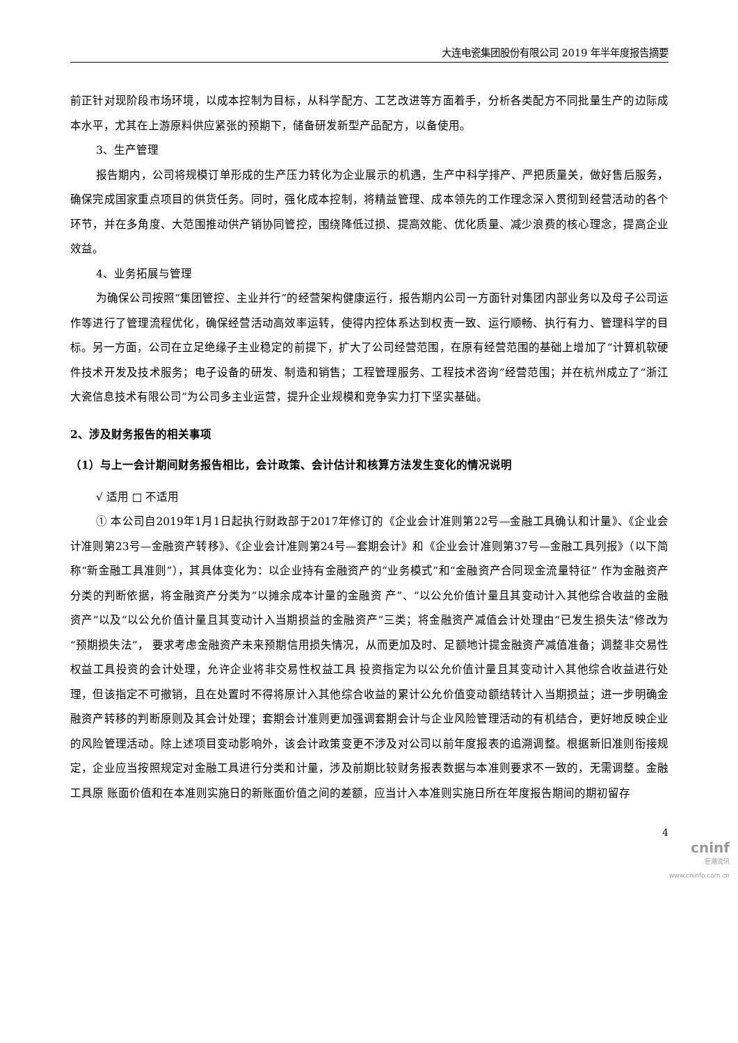大连电瓷集团股份有限公司 2019 年半年度报告摘要
前正针对现阶段市场环境，以成本控制为目标，从科学配方、工艺改进等方面着手，分析各类配方不同批量生产的边际成本水平，尤其在上游原料供应紧张的预期下，储备研发新型产品配方，以备使用。
3、生产管理
报告期内，公司将规模订单形成的生产压力转化为企业展示的机遇，生产中科学排产、严把质量关，做好售后服务，确保完成国家重点项目的供货任务。同时，强化成本控制，将精益管理、成本领先的工作理念深入贯彻到经营活动的各个环节，并在多角度、大范围推动供产销协同管控，围绕降低过损、提高效能、优化质量、减少浪费的核心理念，提高企业效益。
4、业务拓展与管理
为确保公司按照“集团管控、主业并行”的经营架构健康运行，报告期内公司一方面针对集团内部业务以及母子公司运作等进行了管理流程优化，确保经营活动高效率运转，使得内控体系达到权责一致、运行顺畅、执行有力、管理科学的目标。另一方面，公司在立足绝缘子主业稳定的前提下，扩大了公司经营范围，在原有经营范围的基础上增加了“计算机软硬件技术开发及技术服务；电子设备的研发、制造和销售；工程管理服务、工程技术咨询”经营范围；并在杭州成立了“浙江大瓷信息技术有限公司”为公司多主业运营，提升企业规模和竞争实力打下坚实基础。
2、涉及财务报告的相关事项
（1）与上一会计期间财务报告相比，会计政策、会计估计和核算方法发生变化的情况说明
√ 适用 □ 不适用
① 本公司自2019年1月1日起执行财政部于2017年修订的《企业会计准则第22号—金融工具确认和计量》、《企业会计准则第23号—金融资产转移》、《企业会计准则第24号—套期会计》和《企业会计准则第37号—金融工具列报》（以下简称“新金融工具准则”），其具体变化为：以企业持有金融资产的“业务模式”和“金融资产合同现金流量特征” 作为金融资产分类的判断依据，将金融资产分类为“以摊余成本计量的金融资 产”、“以公允价值计量且其变动计入其他综合收益的金融资产”以及“以公允价值计量且其变动计入当期损益的金融资产”三类；将金融资产减值会计处理由“已发生损失法”修改为“预期损失法”， 要求考虑金融资产未来预期信用损失情况，从而更加及时、足额地计提金融资产减值准备；调整非交易性权益工具投资的会计处理，允许企业将非交易性权益工具 投资指定为以公允价值计量且其变动计入其他综合收益进行处理，但该指定不可撤销，且在处置时不得将原计入其他综合收益的累计公允价值变动额结转计入当期损益；进一步明确金融资产转移的判断原则及其会计处理；套期会计准则更加强调套期会计与企业风险管理活动的有机结合，更好地反映企业的风险管理活动。除上述项目变动影响外，该会计政策变更不涉及对公司以前年度报表的追溯调整。根据新旧准则衔接规定，企业应当按照规定对金融工具进行分类和计量，涉及前期比较财务报表数据与本准则要求不一致的，无需调整。金融工具原 账面价值和在本准则实施日的新账面价值之间的差额，应当计入本准则实施日所在年度报告期间的期初留存
4
cninf
巨潮资讯
www.cninfo.com.cn